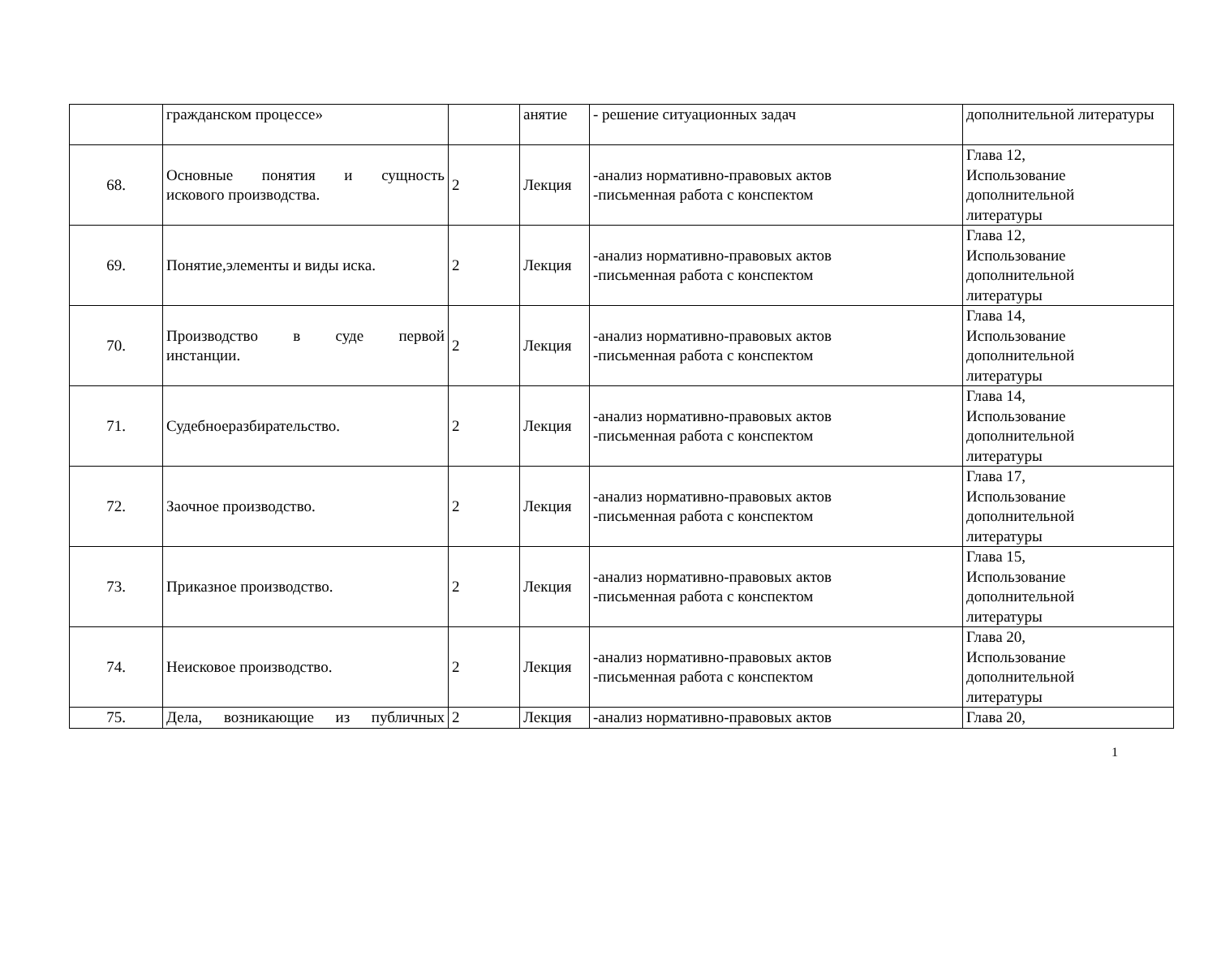| | гражданском процессе» | | анятие | - решение ситуационных задач | дополнительной литературы |
| 68. | Основные понятия и сущность искового производства. | 2 | Лекция | -анализ нормативно-правовых актов -письменная работа с конспектом | Глава 12, Использование дополнительной литературы |
| 69. | Понятие,элементы и виды иска. | 2 | Лекция | -анализ нормативно-правовых актов -письменная работа с конспектом | Глава 12, Использование дополнительной литературы |
| 70. | Производство в суде первой инстанции. | 2 | Лекция | -анализ нормативно-правовых актов -письменная работа с конспектом | Глава 14, Использование дополнительной литературы |
| 71. | Судебноеразбирательство. | 2 | Лекция | -анализ нормативно-правовых актов -письменная работа с конспектом | Глава 14, Использование дополнительной литературы |
| 72. | Заочное производство. | 2 | Лекция | -анализ нормативно-правовых актов -письменная работа с конспектом | Глава 17, Использование дополнительной литературы |
| 73. | Приказное производство. | 2 | Лекция | -анализ нормативно-правовых актов -письменная работа с конспектом | Глава 15, Использование дополнительной литературы |
| 74. | Неисковое производство. | 2 | Лекция | -анализ нормативно-правовых актов -письменная работа с конспектом | Глава 20, Использование дополнительной литературы |
| 75. | Дела, возникающие из публичных | 2 | Лекция | -анализ нормативно-правовых актов | Глава 20, |
1